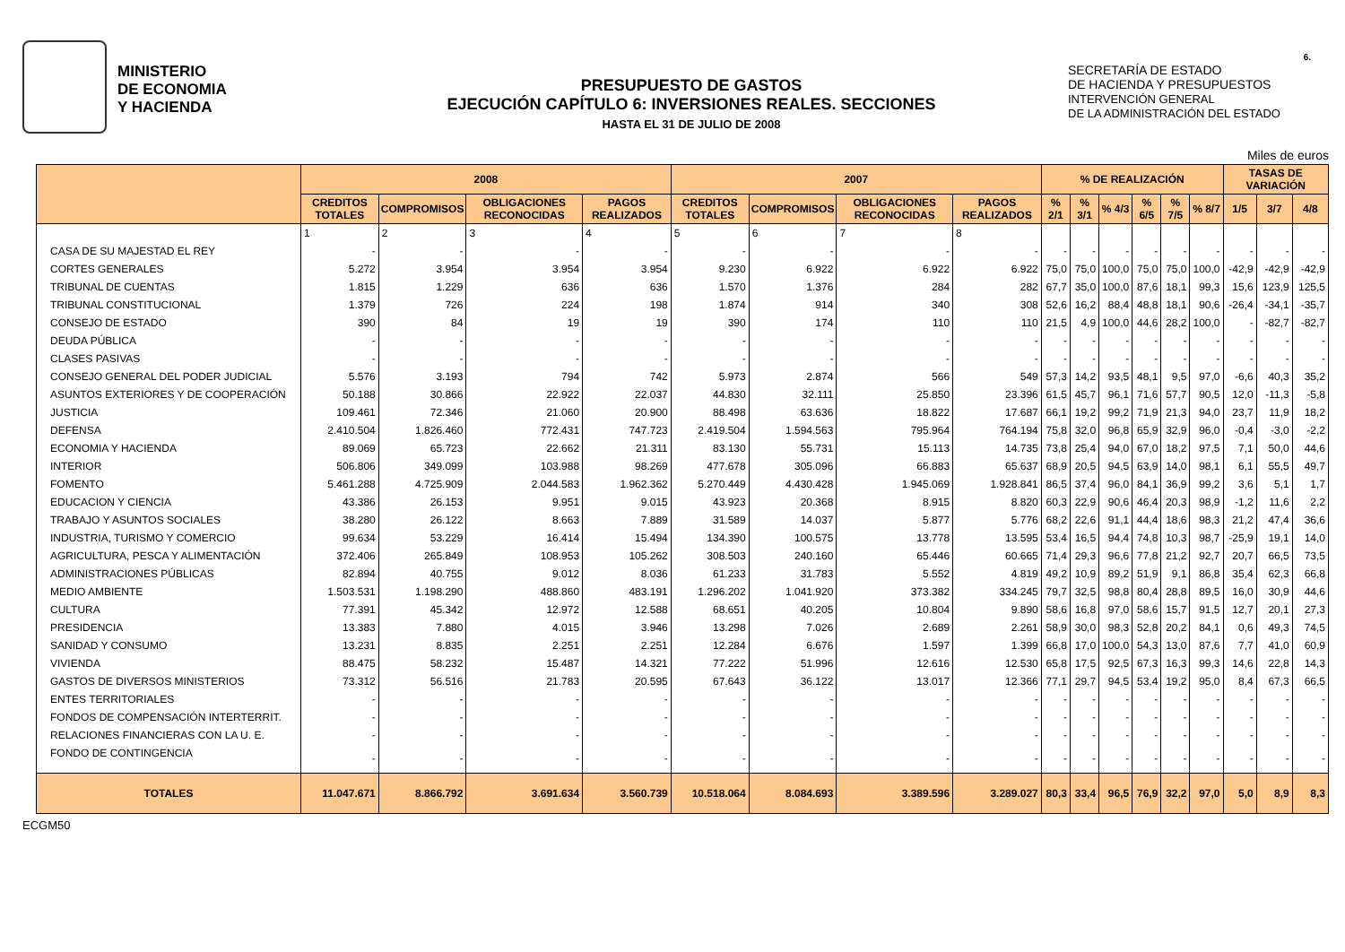MINISTERIO
DE ECONOMIA
Y HACIENDA
PRESUPUESTO DE GASTOS
EJECUCIÓN CAPÍTULO 6: INVERSIONES REALES. SECCIONES
HASTA EL 31 DE JULIO DE 2008
SECRETARÍA DE ESTADO
DE HACIENDA Y PRESUPUESTOS
INTERVENCIÓN GENERAL
DE LA ADMINISTRACIÓN DEL ESTADO
6.
Miles de euros
| | 2008 | | | | 2007 | | | | % DE REALIZACIÓN | | | | | | TASAS DE VARIACIÓN | | |
| --- | --- | --- | --- | --- | --- | --- | --- | --- | --- | --- | --- | --- | --- | --- | --- | --- | --- |
| | CREDITOS TOTALES | COMPROMISOS | OBLIGACIONES RECONOCIDAS | PAGOS REALIZADOS | CREDITOS TOTALES | COMPROMISOS | OBLIGACIONES RECONOCIDAS | PAGOS REALIZADOS | % 2/1 | % 3/1 | % 4/3 | % 6/5 | % 7/5 | % 8/7 | 1/5 | 3/7 | 4/8 |
| | 1 | 2 | 3 | 4 | 5 | 6 | 7 | 8 | | | | | | | | | |
| CASA DE SU MAJESTAD EL REY | - | - | - | - | - | - | - | - | - | - | - | - | - | - | - | - | - |
| CORTES GENERALES | 5.272 | 3.954 | 3.954 | 3.954 | 9.230 | 6.922 | 6.922 | 6.922 | 75,0 | 75,0 | 100,0 | 75,0 | 75,0 | 100,0 | -42,9 | -42,9 | -42,9 |
| TRIBUNAL DE CUENTAS | 1.815 | 1.229 | 636 | 636 | 1.570 | 1.376 | 284 | 282 | 67,7 | 35,0 | 100,0 | 87,6 | 18,1 | 99,3 | 15,6 | 123,9 | 125,5 |
| TRIBUNAL CONSTITUCIONAL | 1.379 | 726 | 224 | 198 | 1.874 | 914 | 340 | 308 | 52,6 | 16,2 | 88,4 | 48,8 | 18,1 | 90,6 | -26,4 | -34,1 | -35,7 |
| CONSEJO DE ESTADO | 390 | 84 | 19 | 19 | 390 | 174 | 110 | 110 | 21,5 | 4,9 | 100,0 | 44,6 | 28,2 | 100,0 | - | -82,7 | -82,7 |
| DEUDA PÚBLICA | - | - | - | - | - | - | - | - | - | - | - | - | - | - | - | - | - |
| CLASES PASIVAS | - | - | - | - | - | - | - | - | - | - | - | - | - | - | - | - | - |
| CONSEJO GENERAL DEL PODER JUDICIAL | 5.576 | 3.193 | 794 | 742 | 5.973 | 2.874 | 566 | 549 | 57,3 | 14,2 | 93,5 | 48,1 | 9,5 | 97,0 | -6,6 | 40,3 | 35,2 |
| ASUNTOS EXTERIORES Y DE COOPERACIÓN | 50.188 | 30.866 | 22.922 | 22.037 | 44.830 | 32.111 | 25.850 | 23.396 | 61,5 | 45,7 | 96,1 | 71,6 | 57,7 | 90,5 | 12,0 | -11,3 | -5,8 |
| JUSTICIA | 109.461 | 72.346 | 21.060 | 20.900 | 88.498 | 63.636 | 18.822 | 17.687 | 66,1 | 19,2 | 99,2 | 71,9 | 21,3 | 94,0 | 23,7 | 11,9 | 18,2 |
| DEFENSA | 2.410.504 | 1.826.460 | 772.431 | 747.723 | 2.419.504 | 1.594.563 | 795.964 | 764.194 | 75,8 | 32,0 | 96,8 | 65,9 | 32,9 | 96,0 | -0,4 | -3,0 | -2,2 |
| ECONOMIA Y HACIENDA | 89.069 | 65.723 | 22.662 | 21.311 | 83.130 | 55.731 | 15.113 | 14.735 | 73,8 | 25,4 | 94,0 | 67,0 | 18,2 | 97,5 | 7,1 | 50,0 | 44,6 |
| INTERIOR | 506.806 | 349.099 | 103.988 | 98.269 | 477.678 | 305.096 | 66.883 | 65.637 | 68,9 | 20,5 | 94,5 | 63,9 | 14,0 | 98,1 | 6,1 | 55,5 | 49,7 |
| FOMENTO | 5.461.288 | 4.725.909 | 2.044.583 | 1.962.362 | 5.270.449 | 4.430.428 | 1.945.069 | 1.928.841 | 86,5 | 37,4 | 96,0 | 84,1 | 36,9 | 99,2 | 3,6 | 5,1 | 1,7 |
| EDUCACION Y CIENCIA | 43.386 | 26.153 | 9.951 | 9.015 | 43.923 | 20.368 | 8.915 | 8.820 | 60,3 | 22,9 | 90,6 | 46,4 | 20,3 | 98,9 | -1,2 | 11,6 | 2,2 |
| TRABAJO Y ASUNTOS SOCIALES | 38.280 | 26.122 | 8.663 | 7.889 | 31.589 | 14.037 | 5.877 | 5.776 | 68,2 | 22,6 | 91,1 | 44,4 | 18,6 | 98,3 | 21,2 | 47,4 | 36,6 |
| INDUSTRIA, TURISMO Y COMERCIO | 99.634 | 53.229 | 16.414 | 15.494 | 134.390 | 100.575 | 13.778 | 13.595 | 53,4 | 16,5 | 94,4 | 74,8 | 10,3 | 98,7 | -25,9 | 19,1 | 14,0 |
| AGRICULTURA, PESCA Y ALIMENTACIÓN | 372.406 | 265.849 | 108.953 | 105.262 | 308.503 | 240.160 | 65.446 | 60.665 | 71,4 | 29,3 | 96,6 | 77,8 | 21,2 | 92,7 | 20,7 | 66,5 | 73,5 |
| ADMINISTRACIONES PÚBLICAS | 82.894 | 40.755 | 9.012 | 8.036 | 61.233 | 31.783 | 5.552 | 4.819 | 49,2 | 10,9 | 89,2 | 51,9 | 9,1 | 86,8 | 35,4 | 62,3 | 66,8 |
| MEDIO AMBIENTE | 1.503.531 | 1.198.290 | 488.860 | 483.191 | 1.296.202 | 1.041.920 | 373.382 | 334.245 | 79,7 | 32,5 | 98,8 | 80,4 | 28,8 | 89,5 | 16,0 | 30,9 | 44,6 |
| CULTURA | 77.391 | 45.342 | 12.972 | 12.588 | 68.651 | 40.205 | 10.804 | 9.890 | 58,6 | 16,8 | 97,0 | 58,6 | 15,7 | 91,5 | 12,7 | 20,1 | 27,3 |
| PRESIDENCIA | 13.383 | 7.880 | 4.015 | 3.946 | 13.298 | 7.026 | 2.689 | 2.261 | 58,9 | 30,0 | 98,3 | 52,8 | 20,2 | 84,1 | 0,6 | 49,3 | 74,5 |
| SANIDAD Y CONSUMO | 13.231 | 8.835 | 2.251 | 2.251 | 12.284 | 6.676 | 1.597 | 1.399 | 66,8 | 17,0 | 100,0 | 54,3 | 13,0 | 87,6 | 7,7 | 41,0 | 60,9 |
| VIVIENDA | 88.475 | 58.232 | 15.487 | 14.321 | 77.222 | 51.996 | 12.616 | 12.530 | 65,8 | 17,5 | 92,5 | 67,3 | 16,3 | 99,3 | 14,6 | 22,8 | 14,3 |
| GASTOS DE DIVERSOS MINISTERIOS | 73.312 | 56.516 | 21.783 | 20.595 | 67.643 | 36.122 | 13.017 | 12.366 | 77,1 | 29,7 | 94,5 | 53,4 | 19,2 | 95,0 | 8,4 | 67,3 | 66,5 |
| ENTES TERRITORIALES | - | - | - | - | - | - | - | - | - | - | - | - | - | - | - | - | - |
| FONDOS DE COMPENSACIÓN INTERTERRIT. | - | - | - | - | - | - | - | - | - | - | - | - | - | - | - | - | - |
| RELACIONES FINANCIERAS CON LA U. E. | - | - | - | - | - | - | - | - | - | - | - | - | - | - | - | - | - |
| FONDO DE CONTINGENCIA | - | - | - | - | - | - | - | - | - | - | - | - | - | - | - | - | - |
| TOTALES | 11.047.671 | 8.866.792 | 3.691.634 | 3.560.739 | 10.518.064 | 8.084.693 | 3.389.596 | 3.289.027 | 80,3 | 33,4 | 96,5 | 76,9 | 32,2 | 97,0 | 5,0 | 8,9 | 8,3 |
ECGM50